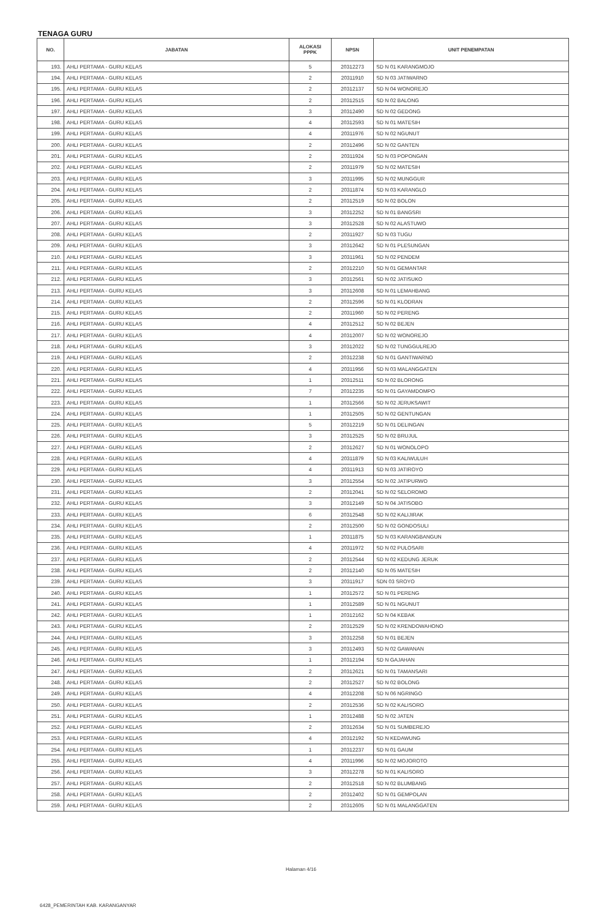TENAGA GURU
| NO. | JABATAN | ALOKASI PPPK | NPSN | UNIT PENEMPATAN |
| --- | --- | --- | --- | --- |
| 193. | AHLI PERTAMA - GURU KELAS | 5 | 20312273 | SD N 01 KARANGMOJO |
| 194. | AHLI PERTAMA - GURU KELAS | 2 | 20311910 | SD N 03 JATIWARNO |
| 195. | AHLI PERTAMA - GURU KELAS | 2 | 20312137 | SD N 04 WONOREJO |
| 196. | AHLI PERTAMA - GURU KELAS | 2 | 20312515 | SD N 02 BALONG |
| 197. | AHLI PERTAMA - GURU KELAS | 3 | 20312490 | SD N 02 GEDONG |
| 198. | AHLI PERTAMA - GURU KELAS | 4 | 20312593 | SD N 01 MATESIH |
| 199. | AHLI PERTAMA - GURU KELAS | 4 | 20311976 | SD N 02 NGUNUT |
| 200. | AHLI PERTAMA - GURU KELAS | 2 | 20312496 | SD N 02 GANTEN |
| 201. | AHLI PERTAMA - GURU KELAS | 2 | 20311924 | SD N 03 POPONGAN |
| 202. | AHLI PERTAMA - GURU KELAS | 2 | 20311979 | SD N 02 MATESIH |
| 203. | AHLI PERTAMA - GURU KELAS | 3 | 20311995 | SD N 02 MUNGGUR |
| 204. | AHLI PERTAMA - GURU KELAS | 2 | 20311874 | SD N 03 KARANGLO |
| 205. | AHLI PERTAMA - GURU KELAS | 2 | 20312519 | SD N 02 BOLON |
| 206. | AHLI PERTAMA - GURU KELAS | 3 | 20312252 | SD N 01 BANGSRI |
| 207. | AHLI PERTAMA - GURU KELAS | 3 | 20312528 | SD N 02 ALASTUWO |
| 208. | AHLI PERTAMA - GURU KELAS | 2 | 20311927 | SD N 03 TUGU |
| 209. | AHLI PERTAMA - GURU KELAS | 3 | 20312642 | SD N 01 PLESUNGAN |
| 210. | AHLI PERTAMA - GURU KELAS | 3 | 20311961 | SD N 02 PENDEM |
| 211. | AHLI PERTAMA - GURU KELAS | 2 | 20312210 | SD N 01 GEMANTAR |
| 212. | AHLI PERTAMA - GURU KELAS | 3 | 20312561 | SD N 02 JATISUKO |
| 213. | AHLI PERTAMA - GURU KELAS | 3 | 20312608 | SD N 01 LEMAHBANG |
| 214. | AHLI PERTAMA - GURU KELAS | 2 | 20312596 | SD N 01 KLODRAN |
| 215. | AHLI PERTAMA - GURU KELAS | 2 | 20311960 | SD N 02 PERENG |
| 216. | AHLI PERTAMA - GURU KELAS | 4 | 20312512 | SD N 02 BEJEN |
| 217. | AHLI PERTAMA - GURU KELAS | 4 | 20312007 | SD N 02 WONOREJO |
| 218. | AHLI PERTAMA - GURU KELAS | 3 | 20312022 | SD N 02 TUNGGULREJO |
| 219. | AHLI PERTAMA - GURU KELAS | 2 | 20312238 | SD N 01 GANTIWARNO |
| 220. | AHLI PERTAMA - GURU KELAS | 4 | 20311956 | SD N 03 MALANGGATEN |
| 221. | AHLI PERTAMA - GURU KELAS | 1 | 20312511 | SD N 02 BLORONG |
| 222. | AHLI PERTAMA - GURU KELAS | 7 | 20312235 | SD N 01 GAYAMDOMPO |
| 223. | AHLI PERTAMA - GURU KELAS | 1 | 20312566 | SD N 02 JERUKSAWIT |
| 224. | AHLI PERTAMA - GURU KELAS | 1 | 20312505 | SD N 02 GENTUNGAN |
| 225. | AHLI PERTAMA - GURU KELAS | 5 | 20312219 | SD N 01 DELINGAN |
| 226. | AHLI PERTAMA - GURU KELAS | 3 | 20312525 | SD N 02 BRUJUL |
| 227. | AHLI PERTAMA - GURU KELAS | 2 | 20312627 | SD N 01 WONOLOPO |
| 228. | AHLI PERTAMA - GURU KELAS | 4 | 20311879 | SD N 03 KALIWULUH |
| 229. | AHLI PERTAMA - GURU KELAS | 4 | 20311913 | SD N 03 JATIROYO |
| 230. | AHLI PERTAMA - GURU KELAS | 3 | 20312554 | SD N 02 JATIPURWO |
| 231. | AHLI PERTAMA - GURU KELAS | 2 | 20312041 | SD N 02 SELOROMO |
| 232. | AHLI PERTAMA - GURU KELAS | 3 | 20312149 | SD N 04 JATISOBO |
| 233. | AHLI PERTAMA - GURU KELAS | 6 | 20312548 | SD N 02 KALIJIRAK |
| 234. | AHLI PERTAMA - GURU KELAS | 2 | 20312500 | SD N 02 GONDOSULI |
| 235. | AHLI PERTAMA - GURU KELAS | 1 | 20311875 | SD N 03 KARANGBANGUN |
| 236. | AHLI PERTAMA - GURU KELAS | 4 | 20311972 | SD N 02 PULOSARI |
| 237. | AHLI PERTAMA - GURU KELAS | 2 | 20312544 | SD N 02 KEDUNG JERUK |
| 238. | AHLI PERTAMA - GURU KELAS | 2 | 20312140 | SD N 05 MATESIH |
| 239. | AHLI PERTAMA - GURU KELAS | 3 | 20311917 | SDN 03 SROYO |
| 240. | AHLI PERTAMA - GURU KELAS | 1 | 20312572 | SD N 01 PERENG |
| 241. | AHLI PERTAMA - GURU KELAS | 1 | 20312589 | SD N 01 NGUNUT |
| 242. | AHLI PERTAMA - GURU KELAS | 1 | 20312162 | SD N 04 KEBAK |
| 243. | AHLI PERTAMA - GURU KELAS | 2 | 20312529 | SD N 02 KRENDOWAHONO |
| 244. | AHLI PERTAMA - GURU KELAS | 3 | 20312258 | SD N 01 BEJEN |
| 245. | AHLI PERTAMA - GURU KELAS | 3 | 20312493 | SD N 02 GAWANAN |
| 246. | AHLI PERTAMA - GURU KELAS | 1 | 20312194 | SD N GAJAHAN |
| 247. | AHLI PERTAMA - GURU KELAS | 2 | 20312621 | SD N 01 TAMANSARI |
| 248. | AHLI PERTAMA - GURU KELAS | 2 | 20312527 | SD N 02 BOLONG |
| 249. | AHLI PERTAMA - GURU KELAS | 4 | 20312208 | SD N 06 NGRINGO |
| 250. | AHLI PERTAMA - GURU KELAS | 2 | 20312536 | SD N 02 KALISORO |
| 251. | AHLI PERTAMA - GURU KELAS | 1 | 20312488 | SD N 02 JATEN |
| 252. | AHLI PERTAMA - GURU KELAS | 2 | 20312634 | SD N 01 SUMBEREJO |
| 253. | AHLI PERTAMA - GURU KELAS | 4 | 20312192 | SD N KEDAWUNG |
| 254. | AHLI PERTAMA - GURU KELAS | 1 | 20312237 | SD N 01 GAUM |
| 255. | AHLI PERTAMA - GURU KELAS | 4 | 20311996 | SD N 02 MOJOROTO |
| 256. | AHLI PERTAMA - GURU KELAS | 3 | 20312278 | SD N 01 KALISORO |
| 257. | AHLI PERTAMA - GURU KELAS | 2 | 20312518 | SD N 02 BLUMBANG |
| 258. | AHLI PERTAMA - GURU KELAS | 2 | 20312402 | SD N 01 GEMPOLAN |
| 259. | AHLI PERTAMA - GURU KELAS | 2 | 20312605 | SD N 01 MALANGGATEN |
Halaman 4/16
6428_PEMERINTAH KAB. KARANGANYAR